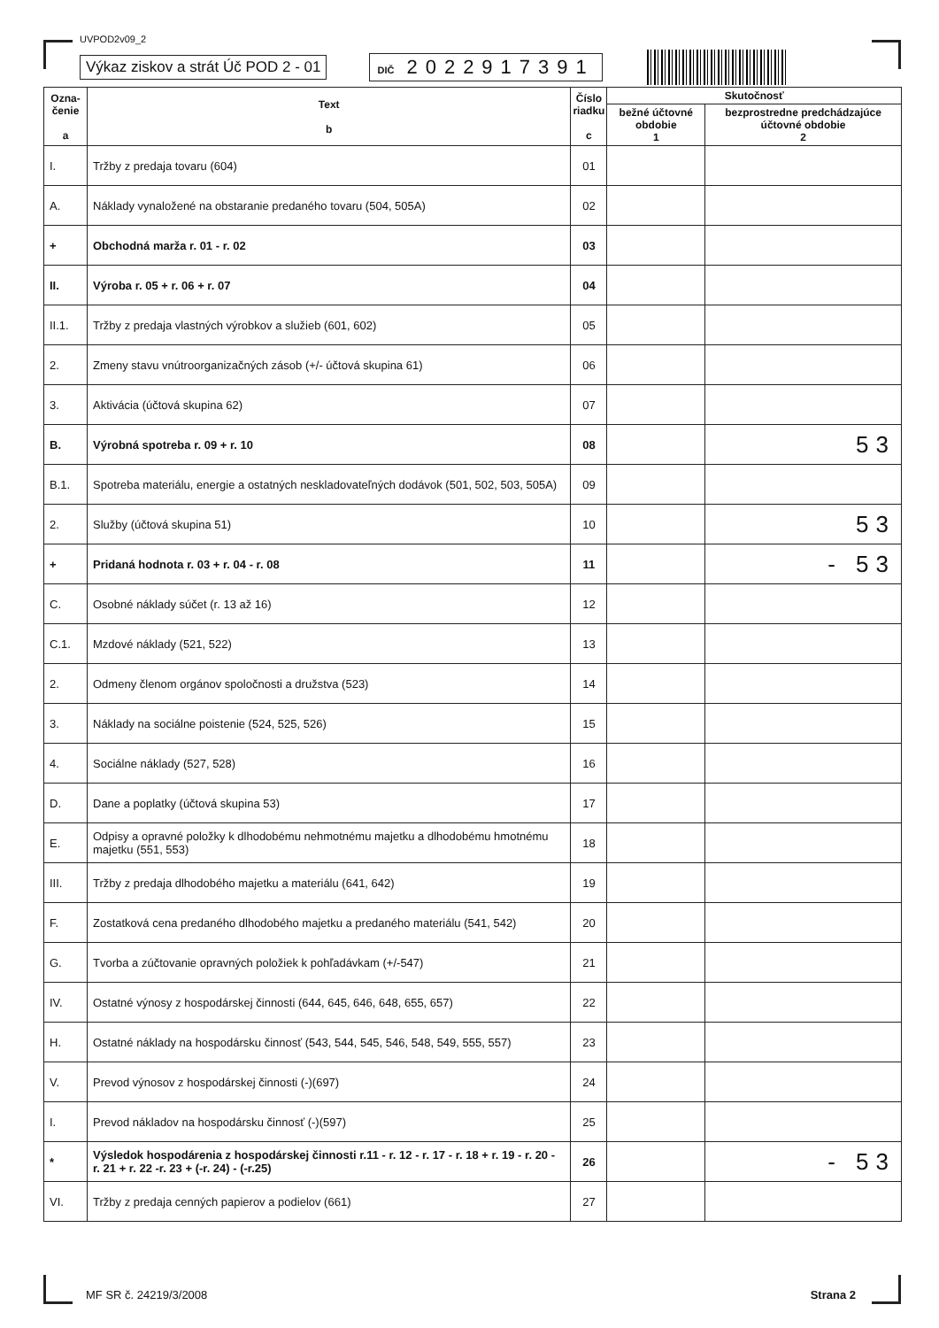UVPOD2v09_2
Výkaz ziskov a strát Úč POD 2 - 01 DIČ 2022917391
| Ozna- čenie a | Text b | Číslo riadku c | Skutočnosť | |
| --- | --- | --- | --- | --- |
| | | | bežné účtovné obdobie 1 | bezprostredne predchádzajúce účtovné obdobie 2 |
| I. | Tržby z predaja tovaru (604) | 01 | | |
| A. | Náklady vynaložené na obstaranie predaného tovaru (504, 505A) | 02 | | |
| + | Obchodná marža r. 01 - r. 02 | 03 | | |
| II. | Výroba r. 05 + r. 06 + r. 07 | 04 | | |
| II.1. | Tržby z predaja vlastných výrobkov a služieb (601, 602) | 05 | | |
| 2. | Zmeny stavu vnútroorganizačných zásob (+/- účtová skupina 61) | 06 | | |
| 3. | Aktivácia (účtová skupina 62) | 07 | | |
| B. | Výrobná spotreba r. 09 + r. 10 | 08 | | 53 |
| B.1. | Spotreba materiálu, energie a ostatných neskladovateľných dodávok (501, 502, 503, 505A) | 09 | | |
| 2. | Služby (účtová skupina 51) | 10 | | 53 |
| + | Pridaná hodnota r. 03 + r. 04 - r. 08 | 11 | | - 53 |
| C. | Osobné náklady súčet (r. 13 až 16) | 12 | | |
| C.1. | Mzdové náklady (521, 522) | 13 | | |
| 2. | Odmeny členom orgánov spoločnosti a družstva (523) | 14 | | |
| 3. | Náklady na sociálne poistenie (524, 525, 526) | 15 | | |
| 4. | Sociálne náklady (527, 528) | 16 | | |
| D. | Dane a poplatky (účtová skupina 53) | 17 | | |
| E. | Odpisy a opravné položky k dlhodobému nehmotnému majetku a dlhodobému hmotnému majetku (551, 553) | 18 | | |
| III. | Tržby z predaja dlhodobého majetku a materiálu (641, 642) | 19 | | |
| F. | Zostatková cena predaného dlhodobého majetku a predaného materiálu (541, 542) | 20 | | |
| G. | Tvorba a zúčtovanie opravných položiek k pohľadávkam (+/-547) | 21 | | |
| IV. | Ostatné výnosy z hospodárskej činnosti (644, 645, 646, 648, 655, 657) | 22 | | |
| H. | Ostatné náklady na hospodársku činnosť (543, 544, 545, 546, 548, 549, 555, 557) | 23 | | |
| V. | Prevod výnosov z hospodárskej činnosti (-)(697) | 24 | | |
| I. | Prevod nákladov na hospodársku činnosť (-)(597) | 25 | | |
| * | Výsledok hospodárenia z hospodárskej činnosti r.11 - r. 12 - r. 17 - r. 18 + r. 19 - r. 20 - r. 21 + r. 22 -r. 23 + (-r. 24) - (-r.25) | 26 | | - 53 |
| VI. | Tržby z predaja cenných papierov a podielov (661) | 27 | | |
MF SR č. 24219/3/2008 Strana 2